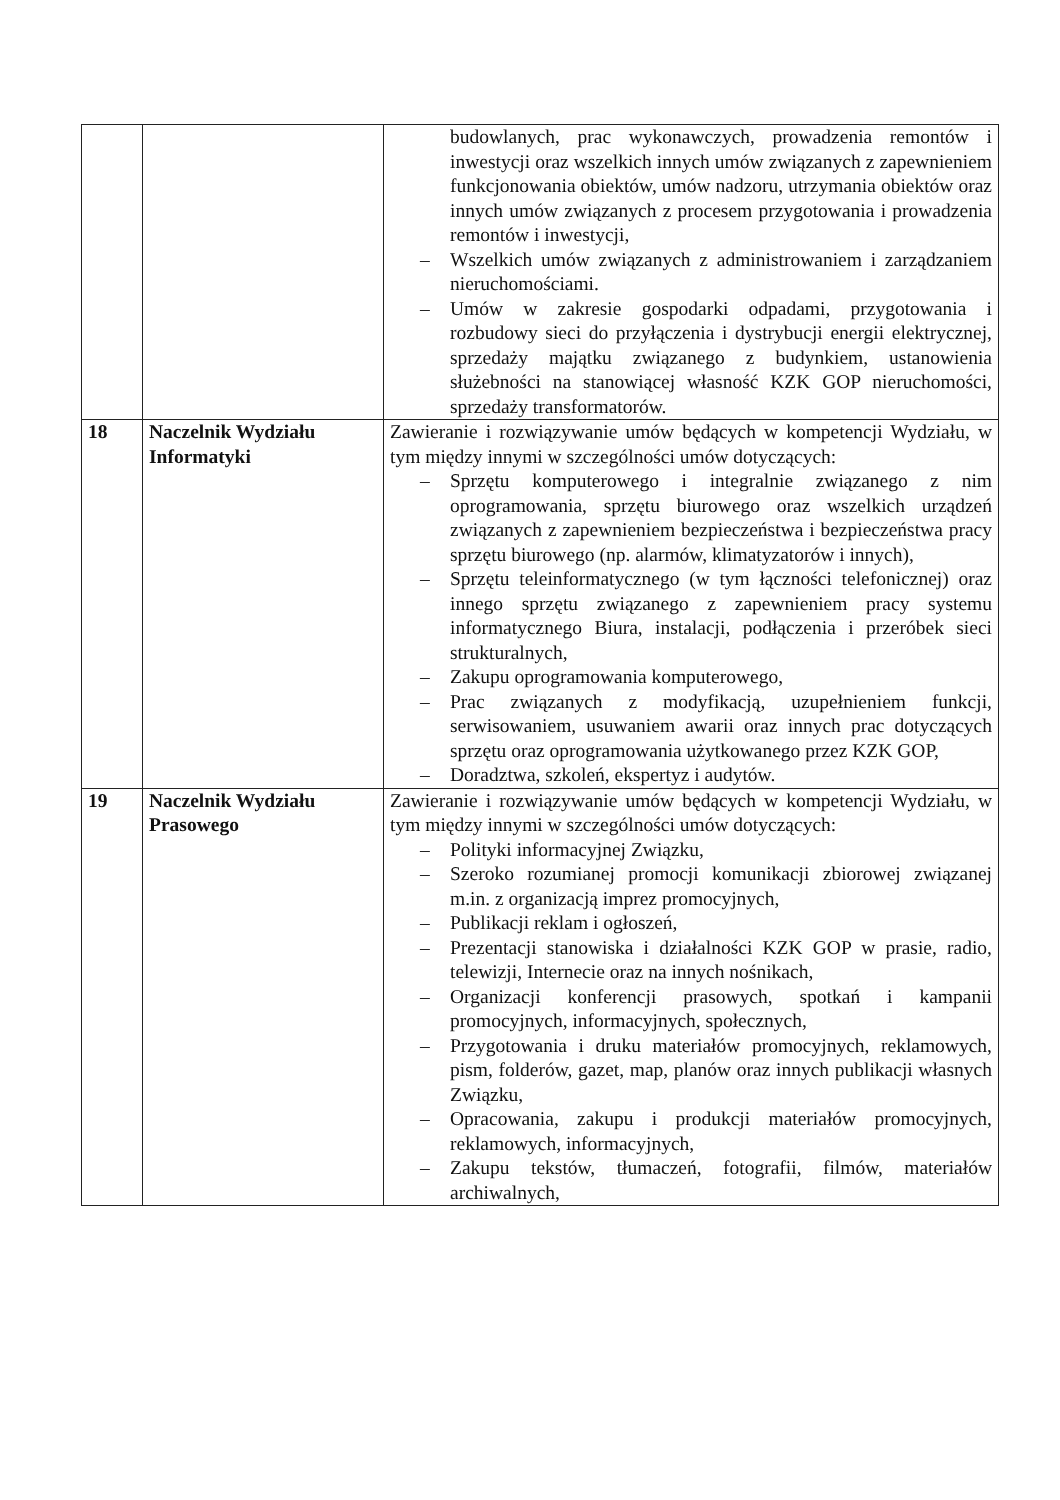| | | budowlanych, prac wykonawczych, prowadzenia remontów i inwestycji oraz wszelkich innych umów związanych z zapewnieniem funkcjonowania obiektów, umów nadzoru, utrzymania obiektów oraz innych umów związanych z procesem przygotowania i prowadzenia remontów i inwestycji, – Wszelkich umów związanych z administrowaniem i zarządzaniem nieruchomościami. – Umów w zakresie gospodarki odpadami, przygotowania i rozbudowy sieci do przyłączenia i dystrybucji energii elektrycznej, sprzedaży majątku związanego z budynkiem, ustanowienia służebności na stanowiącej własność KZK GOP nieruchomości, sprzedaży transformatorów. |
| 18 | Naczelnik Wydziału Informatyki | Zawieranie i rozwiązywanie umów będących w kompetencji Wydziału, w tym między innymi w szczególności umów dotyczących: – Sprzętu komputerowego i integralnie związanego z nim oprogramowania, sprzętu biurowego oraz wszelkich urządzeń związanych z zapewnieniem bezpieczeństwa i bezpieczeństwa pracy sprzętu biurowego (np. alarmów, klimatyzatorów i innych), – Sprzętu teleinformatycznego (w tym łączności telefonicznej) oraz innego sprzętu związanego z zapewnieniem pracy systemu informatycznego Biura, instalacji, podłączenia i przeróbek sieci strukturalnych, – Zakupu oprogramowania komputerowego, – Prac związanych z modyfikacją, uzupełnieniem funkcji, serwisowaniem, usuwaniem awarii oraz innych prac dotyczących sprzętu oraz oprogramowania użytkowanego przez KZK GOP, – Doradztwa, szkoleń, ekspertyz i audytów. |
| 19 | Naczelnik Wydziału Prasowego | Zawieranie i rozwiązywanie umów będących w kompetencji Wydziału, w tym między innymi w szczególności umów dotyczących: – Polityki informacyjnej Związku, – Szeroko rozumianej promocji komunikacji zbiorowej związanej m.in. z organizacją imprez promocyjnych, – Publikacji reklam i ogłoszeń, – Prezentacji stanowiska i działalności KZK GOP w prasie, radio, telewizji, Internecie oraz na innych nośnikach, – Organizacji konferencji prasowych, spotkań i kampanii promocyjnych, informacyjnych, społecznych, – Przygotowania i druku materiałów promocyjnych, reklamowych, pism, folderów, gazet, map, planów oraz innych publikacji własnych Związku, – Opracowania, zakupu i produkcji materiałów promocyjnych, reklamowych, informacyjnych, – Zakupu tekstów, tłumaczeń, fotografii, filmów, materiałów archiwalnych, |